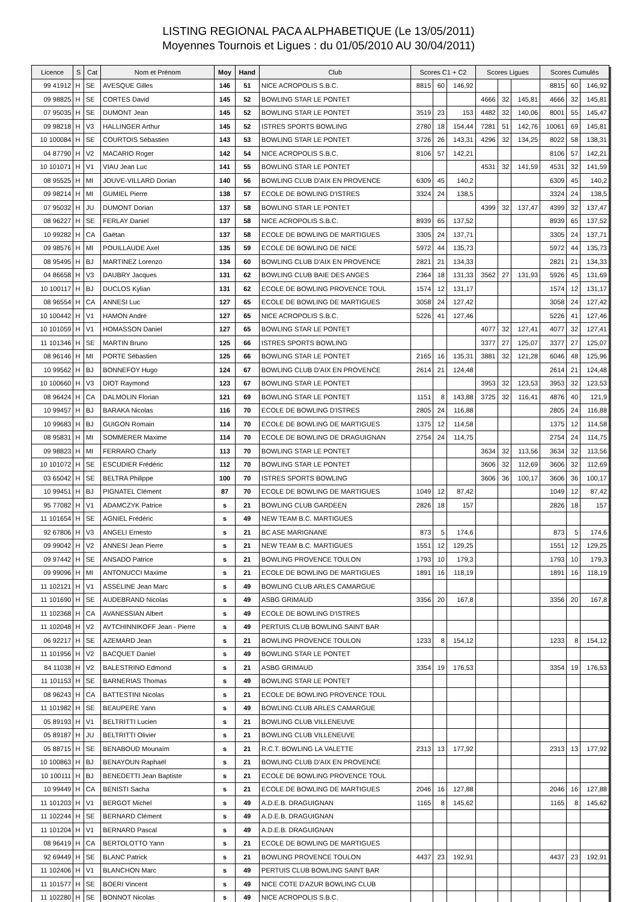LISTING REGIONAL PACA ALPHABETIQUE (Le 13/05/2011)
Moyennes Tournois et Ligues : du 01/05/2010 AU 30/04/2011)
| Licence | S | Cat | Nom et Prénom | Moy | Hand | Club | Scores C1 + C2 | | | Scores Ligues | | | Scores Cumulés | | |
| --- | --- | --- | --- | --- | --- | --- | --- | --- | --- | --- | --- | --- | --- | --- | --- |
| 99 41912 | H | SE | AVESQUE Gilles | 146 | 51 | NICE ACROPOLIS S.B.C. | 8815 | 60 | 146,92 | | | | 8815 | 60 | 146,92 |
| 09 98825 | H | SE | CORTES David | 145 | 52 | BOWLING STAR LE PONTET | | | | 4666 | 32 | 145,81 | 4666 | 32 | 145,81 |
| 07 95035 | H | SE | DUMONT Jean | 145 | 52 | BOWLING STAR LE PONTET | 3519 | 23 | 153 | 4482 | 32 | 140,06 | 8001 | 55 | 145,47 |
| 09 98218 | H | V3 | HALLINGER Arthur | 145 | 52 | ISTRES SPORTS BOWLING | 2780 | 18 | 154,44 | 7281 | 51 | 142,76 | 10061 | 69 | 145,81 |
| 10 100084 | H | SE | COURTOIS Sébastien | 143 | 53 | BOWLING STAR LE PONTET | 3726 | 26 | 143,31 | 4296 | 32 | 134,25 | 8022 | 58 | 138,31 |
| 04 87790 | H | V2 | MACARIO Roger | 142 | 54 | NICE ACROPOLIS S.B.C. | 8106 | 57 | 142,21 | | | | 8106 | 57 | 142,21 |
| 10 101071 | H | V1 | VIAU Jean Luc | 141 | 55 | BOWLING STAR LE PONTET | | | | 4531 | 32 | 141,59 | 4531 | 32 | 141,59 |
| 08 95525 | H | MI | JOUVE-VILLARD Dorian | 140 | 56 | BOWLING CLUB D'AIX EN PROVENCE | 6309 | 45 | 140,2 | | | | 6309 | 45 | 140,2 |
| 09 98214 | H | MI | GUMIEL Pierre | 138 | 57 | ECOLE DE BOWLING D'ISTRES | 3324 | 24 | 138,5 | | | | 3324 | 24 | 138,5 |
| 07 95032 | H | JU | DUMONT Dorian | 137 | 58 | BOWLING STAR LE PONTET | | | | 4399 | 32 | 137,47 | 4399 | 32 | 137,47 |
| 08 96227 | H | SE | FERLAY Daniel | 137 | 58 | NICE ACROPOLIS S.B.C. | 8939 | 65 | 137,52 | | | | 8939 | 65 | 137,52 |
| 10 99282 | H | CA | Gaëtan | 137 | 58 | ECOLE DE BOWLING DE MARTIGUES | 3305 | 24 | 137,71 | | | | 3305 | 24 | 137,71 |
| 09 98576 | H | MI | POUILLAUDE Axel | 135 | 59 | ECOLE DE BOWLING DE NICE | 5972 | 44 | 135,73 | | | | 5972 | 44 | 135,73 |
| 08 95495 | H | BJ | MARTINEZ Lorenzo | 134 | 60 | BOWLING CLUB D'AIX EN PROVENCE | 2821 | 21 | 134,33 | | | | 2821 | 21 | 134,33 |
| 04 86658 | H | V3 | DAUBRY Jacques | 131 | 62 | BOWLING CLUB BAIE DES ANGES | 2364 | 18 | 131,33 | 3562 | 27 | 131,93 | 5926 | 45 | 131,69 |
| 10 100117 | H | BJ | DUCLOS Kylian | 131 | 62 | ECOLE DE BOWLING PROVENCE TOUL | 1574 | 12 | 131,17 | | | | 1574 | 12 | 131,17 |
| 08 96554 | H | CA | ANNESI Luc | 127 | 65 | ECOLE DE BOWLING DE MARTIGUES | 3058 | 24 | 127,42 | | | | 3058 | 24 | 127,42 |
| 10 100442 | H | V1 | HAMON André | 127 | 65 | NICE ACROPOLIS S.B.C. | 5226 | 41 | 127,46 | | | | 5226 | 41 | 127,46 |
| 10 101059 | H | V1 | HOMASSON Daniel | 127 | 65 | BOWLING STAR LE PONTET | | | | 4077 | 32 | 127,41 | 4077 | 32 | 127,41 |
| 11 101346 | H | SE | MARTIN Bruno | 125 | 66 | ISTRES SPORTS BOWLING | | | | 3377 | 27 | 125,07 | 3377 | 27 | 125,07 |
| 08 96146 | H | MI | PORTE Sébastien | 125 | 66 | BOWLING STAR LE PONTET | 2165 | 16 | 135,31 | 3881 | 32 | 121,28 | 6046 | 48 | 125,96 |
| 10 99562 | H | BJ | BONNEFOY Hugo | 124 | 67 | BOWLING CLUB D'AIX EN PROVENCE | 2614 | 21 | 124,48 | | | | 2614 | 21 | 124,48 |
| 10 100660 | H | V3 | DIOT Raymond | 123 | 67 | BOWLING STAR LE PONTET | | | | 3953 | 32 | 123,53 | 3953 | 32 | 123,53 |
| 08 96424 | H | CA | DALMOLIN Florian | 121 | 69 | BOWLING STAR LE PONTET | 1151 | 8 | 143,88 | 3725 | 32 | 116,41 | 4876 | 40 | 121,9 |
| 10 99457 | H | BJ | BARAKA Nicolas | 116 | 70 | ECOLE DE BOWLING D'ISTRES | 2805 | 24 | 116,88 | | | | 2805 | 24 | 116,88 |
| 10 99683 | H | BJ | GUIGON Romain | 114 | 70 | ECOLE DE BOWLING DE MARTIGUES | 1375 | 12 | 114,58 | | | | 1375 | 12 | 114,58 |
| 08 95831 | H | MI | SOMMERER Maxime | 114 | 70 | ECOLE DE BOWLING DE DRAGUIGNAN | 2754 | 24 | 114,75 | | | | 2754 | 24 | 114,75 |
| 09 98823 | H | MI | FERRARO Charly | 113 | 70 | BOWLING STAR LE PONTET | | | | 3634 | 32 | 113,56 | 3634 | 32 | 113,56 |
| 10 101072 | H | SE | ESCUDIER Frédéric | 112 | 70 | BOWLING STAR LE PONTET | | | | 3606 | 32 | 112,69 | 3606 | 32 | 112,69 |
| 03 65042 | H | SE | BELTRA Philippe | 100 | 70 | ISTRES SPORTS BOWLING | | | | 3606 | 36 | 100,17 | 3606 | 36 | 100,17 |
| 10 99451 | H | BJ | PIGNATEL Clément | 87 | 70 | ECOLE DE BOWLING DE MARTIGUES | 1049 | 12 | 87,42 | | | | 1049 | 12 | 87,42 |
| 95 77082 | H | V1 | ADAMCZYK Patrice | s | 21 | BOWLING CLUB GARDEEN | 2826 | 18 | 157 | | | | 2826 | 18 | 157 |
| 11 101654 | H | SE | AGNIEL Frédéric | s | 49 | NEW TEAM B.C. MARTIGUES | | | | | | | | | |
| 92 67806 | H | V3 | ANGELI Ernesto | s | 21 | BC ASE MARIGNANE | 873 | 5 | 174,6 | | | | 873 | 5 | 174,6 |
| 09 99042 | H | V2 | ANNESI Jean Pierre | s | 21 | NEW TEAM B.C. MARTIGUES | 1551 | 12 | 129,25 | | | | 1551 | 12 | 129,25 |
| 09 97442 | H | SE | ANSADO Patrice | s | 21 | BOWLING PROVENCE TOULON | 1793 | 10 | 179,3 | | | | 1793 | 10 | 179,3 |
| 09 99096 | H | MI | ANTONUCCI Maxime | s | 21 | ECOLE DE BOWLING DE MARTIGUES | 1891 | 16 | 118,19 | | | | 1891 | 16 | 118,19 |
| 11 102121 | H | V1 | ASSELINE Jean Marc | s | 49 | BOWLING CLUB ARLES CAMARGUE | | | | | | | | | |
| 11 101690 | H | SE | AUDEBRAND Nicolas | s | 49 | ASBG GRIMAUD | 3356 | 20 | 167,8 | | | | 3356 | 20 | 167,8 |
| 11 102368 | H | CA | AVANESSIAN Albert | s | 49 | ECOLE DE BOWLING D'ISTRES | | | | | | | | | |
| 11 102048 | H | V2 | AVTCHINNIKOFF Jean - Pierre | s | 49 | PERTUIS CLUB BOWLING SAINT BAR | | | | | | | | | |
| 06 92217 | H | SE | AZEMARD Jean | s | 21 | BOWLING PROVENCE TOULON | 1233 | 8 | 154,12 | | | | 1233 | 8 | 154,12 |
| 11 101956 | H | V2 | BACQUET Daniel | s | 49 | BOWLING STAR LE PONTET | | | | | | | | | |
| 84 11038 | H | V2 | BALESTRINO Edmond | s | 21 | ASBG GRIMAUD | 3354 | 19 | 176,53 | | | | 3354 | 19 | 176,53 |
| 11 101153 | H | SE | BARNERIAS Thomas | s | 49 | BOWLING STAR LE PONTET | | | | | | | | | |
| 08 96243 | H | CA | BATTESTINI Nicolas | s | 21 | ECOLE DE BOWLING PROVENCE TOUL | | | | | | | | | |
| 11 101982 | H | SE | BEAUPERE Yann | s | 49 | BOWLING CLUB ARLES CAMARGUE | | | | | | | | | |
| 05 89193 | H | V1 | BELTRITTI Lucien | s | 21 | BOWLING CLUB VILLENEUVE | | | | | | | | | |
| 05 89187 | H | JU | BELTRITTI Olivier | s | 21 | BOWLING CLUB VILLENEUVE | | | | | | | | | |
| 05 88715 | H | SE | BENABOUD Mounaïm | s | 21 | R.C.T. BOWLING LA VALETTE | 2313 | 13 | 177,92 | | | | 2313 | 13 | 177,92 |
| 10 100863 | H | BJ | BENAYOUN Raphaël | s | 21 | BOWLING CLUB D'AIX EN PROVENCE | | | | | | | | | |
| 10 100111 | H | BJ | BENEDETTI Jean Baptiste | s | 21 | ECOLE DE BOWLING PROVENCE TOUL | | | | | | | | | |
| 10 99449 | H | CA | BENISTI Sacha | s | 21 | ECOLE DE BOWLING DE MARTIGUES | 2046 | 16 | 127,88 | | | | 2046 | 16 | 127,88 |
| 11 101203 | H | V1 | BERGOT Michel | s | 49 | A.D.E.B. DRAGUIGNAN | 1165 | 8 | 145,62 | | | | 1165 | 8 | 145,62 |
| 11 102244 | H | SE | BERNARD Clément | s | 49 | A.D.E.B. DRAGUIGNAN | | | | | | | | | |
| 11 101204 | H | V1 | BERNARD Pascal | s | 49 | A.D.E.B. DRAGUIGNAN | | | | | | | | | |
| 08 96419 | H | CA | BERTOLOTTO Yann | s | 21 | ECOLE DE BOWLING DE MARTIGUES | | | | | | | | | |
| 92 69449 | H | SE | BLANC Patrick | s | 21 | BOWLING PROVENCE TOULON | 4437 | 23 | 192,91 | | | | 4437 | 23 | 192,91 |
| 11 102406 | H | V1 | BLANCHON Marc | s | 49 | PERTUIS CLUB BOWLING SAINT BAR | | | | | | | | | |
| 11 101577 | H | SE | BOERI Vincent | s | 49 | NICE COTE D'AZUR BOWLING CLUB | | | | | | | | | |
| 11 102280 | H | SE | BONNOT Nicolas | s | 49 | NICE ACROPOLIS S.B.C. | | | | | | | | | |